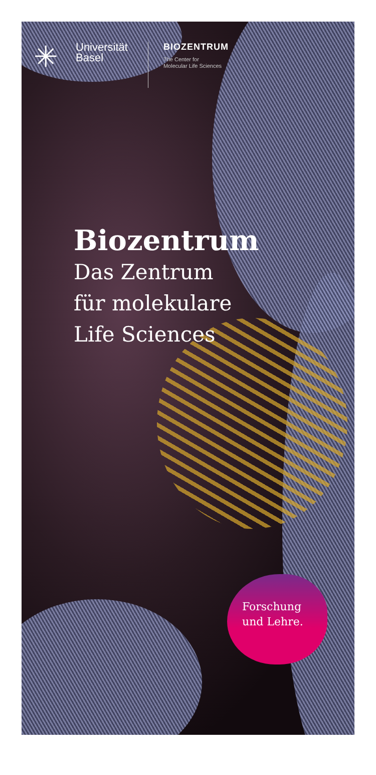✳
Universität
Basel
BIOZENTRUM
The Center for
Molecular Life Sciences
Biozentrum
Das Zentrum
für molekulare
Life Sciences
Forschung
und Lehre.